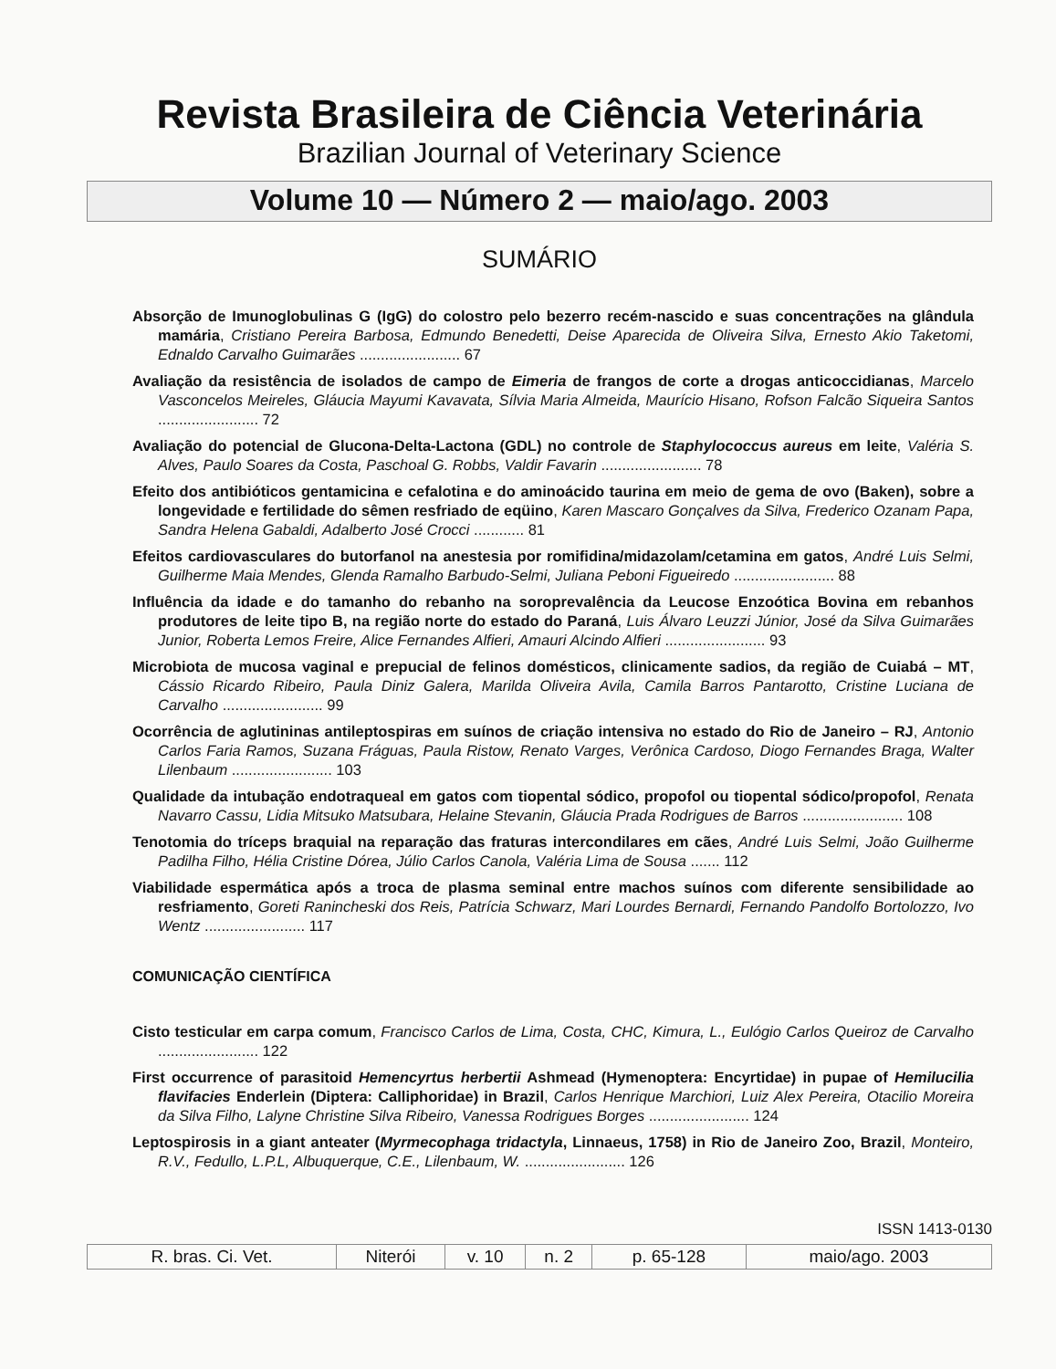Revista Brasileira de Ciência Veterinária
Brazilian Journal of Veterinary Science
Volume 10 — Número 2 — maio/ago. 2003
SUMÁRIO
Absorção de Imunoglobulinas G (IgG) do colostro pelo bezerro recém-nascido e suas concentrações na glândula mamária, Cristiano Pereira Barbosa, Edmundo Benedetti, Deise Aparecida de Oliveira Silva, Ernesto Akio Taketomi, Ednaldo Carvalho Guimarães ........................ 67
Avaliação da resistência de isolados de campo de Eimeria de frangos de corte a drogas anticoccidianas, Marcelo Vasconcelos Meireles, Gláucia Mayumi Kavavata, Sílvia Maria Almeida, Maurício Hisano, Rofson Falcão Siqueira Santos ........................ 72
Avaliação do potencial de Glucona-Delta-Lactona (GDL) no controle de Staphylococcus aureus em leite, Valéria S. Alves, Paulo Soares da Costa, Paschoal G. Robbs, Valdir Favarin ........................ 78
Efeito dos antibióticos gentamicina e cefalotina e do aminoácido taurina em meio de gema de ovo (Baken), sobre a longevidade e fertilidade do sêmen resfriado de eqüino, Karen Mascaro Gonçalves da Silva, Frederico Ozanam Papa, Sandra Helena Gabaldi, Adalberto José Crocci ............ 81
Efeitos cardiovasculares do butorfanol na anestesia por romifidina/midazolam/cetamina em gatos, André Luis Selmi, Guilherme Maia Mendes, Glenda Ramalho Barbudo-Selmi, Juliana Peboni Figueiredo ........................ 88
Influência da idade e do tamanho do rebanho na soroprevalência da Leucose Enzoótica Bovina em rebanhos produtores de leite tipo B, na região norte do estado do Paraná, Luis Álvaro Leuzzi Júnior, José da Silva Guimarães Junior, Roberta Lemos Freire, Alice Fernandes Alfieri, Amauri Alcindo Alfieri ........................ 93
Microbiota de mucosa vaginal e prepucial de felinos domésticos, clinicamente sadios, da região de Cuiabá – MT, Cássio Ricardo Ribeiro, Paula Diniz Galera, Marilda Oliveira Avila, Camila Barros Pantarotto, Cristine Luciana de Carvalho ........................ 99
Ocorrência de aglutininas antileptospiras em suínos de criação intensiva no estado do Rio de Janeiro – RJ, Antonio Carlos Faria Ramos, Suzana Fráguas, Paula Ristow, Renato Varges, Verônica Cardoso, Diogo Fernandes Braga, Walter Lilenbaum ........................ 103
Qualidade da intubação endotraqueal em gatos com tiopental sódico, propofol ou tiopental sódico/propofol, Renata Navarro Cassu, Lidia Mitsuko Matsubara, Helaine Stevanin, Gláucia Prada Rodrigues de Barros ........................ 108
Tenotomia do tríceps braquial na reparação das fraturas intercondilares em cães, André Luis Selmi, João Guilherme Padilha Filho, Hélia Cristine Dórea, Júlio Carlos Canola, Valéria Lima de Sousa ....... 112
Viabilidade espermática após a troca de plasma seminal entre machos suínos com diferente sensibilidade ao resfriamento, Goreti Ranincheski dos Reis, Patrícia Schwarz, Mari Lourdes Bernardi, Fernando Pandolfo Bortolozzo, Ivo Wentz ........................ 117
COMUNICAÇÃO CIENTÍFICA
Cisto testicular em carpa comum, Francisco Carlos de Lima, Costa, CHC, Kimura, L., Eulógio Carlos Queiroz de Carvalho ........................ 122
First occurrence of parasitoid Hemencyrtus herbertii Ashmead (Hymenoptera: Encyrtidae) in pupae of Hemilucilia flavifacies Enderlein (Diptera: Calliphoridae) in Brazil, Carlos Henrique Marchiori, Luiz Alex Pereira, Otacilio Moreira da Silva Filho, Lalyne Christine Silva Ribeiro, Vanessa Rodrigues Borges ........................ 124
Leptospirosis in a giant anteater (Myrmecophaga tridactyla, Linnaeus, 1758) in Rio de Janeiro Zoo, Brazil, Monteiro, R.V., Fedullo, L.P.L, Albuquerque, C.E., Lilenbaum, W. ........................ 126
ISSN 1413-0130
| R. bras. Ci. Vet. | Niterói | v. 10 | n. 2 | p. 65-128 | maio/ago. 2003 |